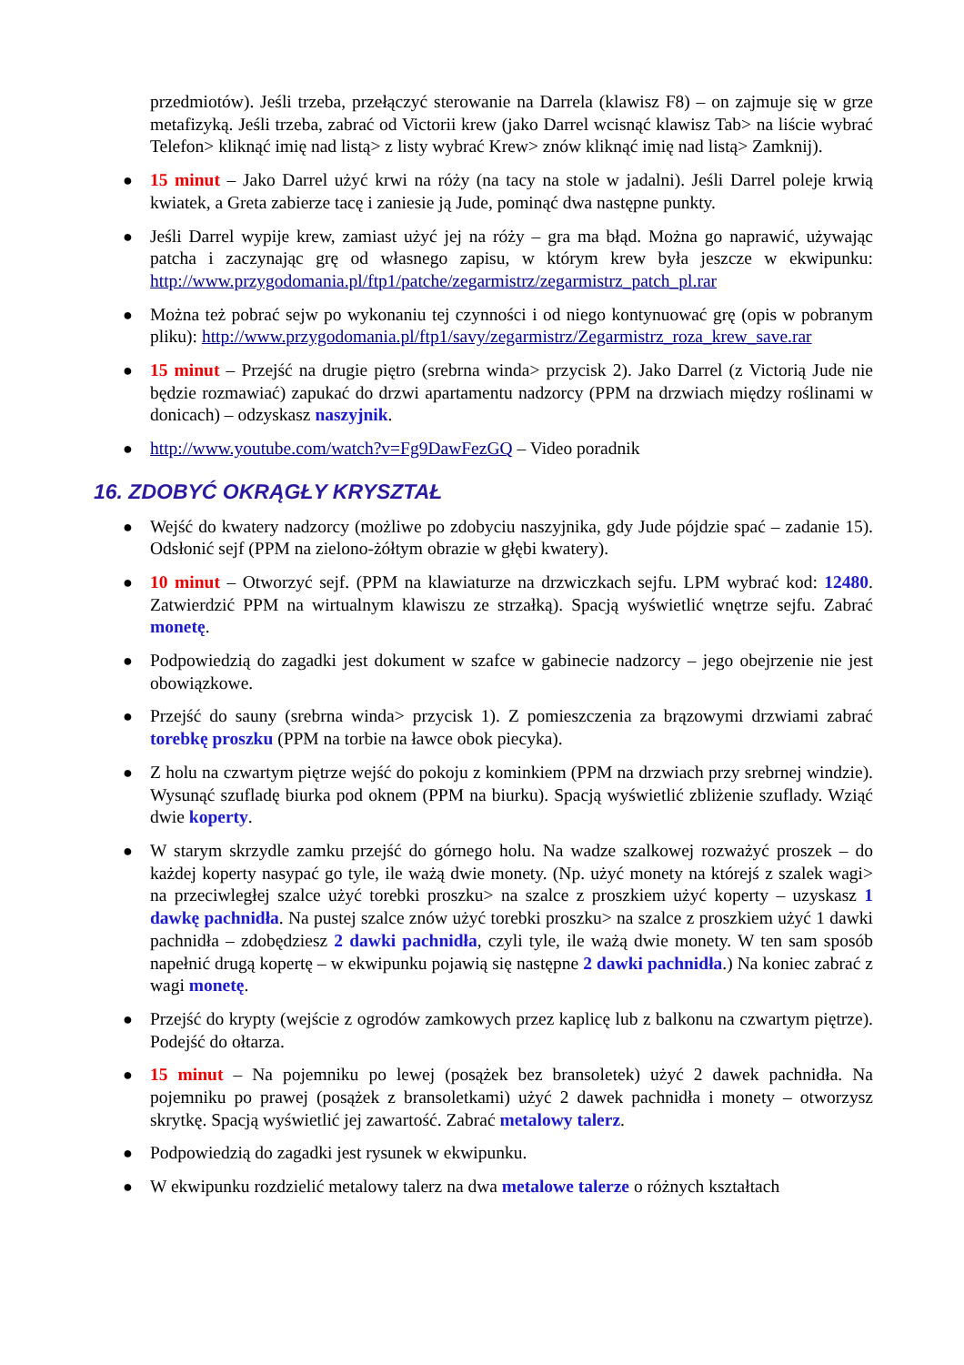przedmiotów). Jeśli trzeba, przełączyć sterowanie na Darrela (klawisz F8) – on zajmuje się w grze metafizyką. Jeśli trzeba, zabrać od Victorii krew (jako Darrel wcisnąć klawisz Tab> na liście wybrać Telefon> kliknąć imię nad listą> z listy wybrać Krew> znów kliknąć imię nad listą> Zamknij).
● 15 minut – Jako Darrel użyć krwi na róży (na tacy na stole w jadalni). Jeśli Darrel poleje krwią kwiatek, a Greta zabierze tacę i zaniesie ją Jude, pominąć dwa następne punkty.
● Jeśli Darrel wypije krew, zamiast użyć jej na róży – gra ma błąd. Można go naprawić, używając patcha i zaczynając grę od własnego zapisu, w którym krew była jeszcze w ekwipunku: http://www.przygodomania.pl/ftp1/patche/zegarmistrz/zegarmistrz_patch_pl.rar
● Można też pobrać sejw po wykonaniu tej czynności i od niego kontynuować grę (opis w pobranym pliku): http://www.przygodomania.pl/ftp1/savy/zegarmistrz/Zegarmistrz_roza_krew_save.rar
● 15 minut – Przejść na drugie piętro (srebrna winda> przycisk 2). Jako Darrel (z Victorią Jude nie będzie rozmawiać) zapukać do drzwi apartamentu nadzorcy (PPM na drzwiach między roślinami w donicach) – odzyskasz naszyjnik.
● http://www.youtube.com/watch?v=Fg9DawFezGQ – Video poradnik
16. ZDOBYĆ OKRĄGŁY KRYSZTAŁ
● Wejść do kwatery nadzorcy (możliwe po zdobyciu naszyjnika, gdy Jude pójdzie spać – zadanie 15). Odsłonić sejf (PPM na zielono-żółtym obrazie w głębi kwatery).
● 10 minut – Otworzyć sejf. (PPM na klawiaturze na drzwiczkach sejfu. LPM wybrać kod: 12480. Zatwierdzić PPM na wirtualnym klawiszu ze strzałką). Spacją wyświetlić wnętrze sejfu. Zabrać monetę.
● Podpowiedzią do zagadki jest dokument w szafce w gabinecie nadzorcy – jego obejrzenie nie jest obowiązkowe.
● Przejść do sauny (srebrna winda> przycisk 1). Z pomieszczenia za brązowymi drzwiami zabrać torebkę proszku (PPM na torbie na ławce obok piecyka).
● Z holu na czwartym piętrze wejść do pokoju z kominkiem (PPM na drzwiach przy srebrnej windzie). Wysunąć szufladę biurka pod oknem (PPM na biurku). Spacją wyświetlić zbliżenie szuflady. Wziąć dwie koperty.
● W starym skrzydle zamku przejść do górnego holu. Na wadze szalkowej rozważyć proszek – do każdej koperty nasypać go tyle, ile ważą dwie monety. (Np. użyć monety na którejś z szalek wagi> na przeciwległej szalce użyć torebki proszku> na szalce z proszkiem użyć koperty – uzyskasz 1 dawkę pachnidła. Na pustej szalce znów użyć torebki proszku> na szalce z proszkiem użyć 1 dawki pachnidła – zdobędziesz 2 dawki pachnidła, czyli tyle, ile ważą dwie monety. W ten sam sposób napełnić drugą kopertę – w ekwipunku pojawią się następne 2 dawki pachnidła.) Na koniec zabrać z wagi monetę.
● Przejść do krypty (wejście z ogrodów zamkowych przez kaplicę lub z balkonu na czwartym piętrze). Podejść do ołtarza.
● 15 minut – Na pojemniku po lewej (posążek bez bransoletek) użyć 2 dawek pachnidła. Na pojemniku po prawej (posążek z bransoletkami) użyć 2 dawek pachnidła i monety – otworzysz skrytkę. Spacją wyświetlić jej zawartość. Zabrać metalowy talerz.
● Podpowiedzią do zagadki jest rysunek w ekwipunku.
● W ekwipunku rozdzielić metalowy talerz na dwa metalowe talerze o różnych kształtach